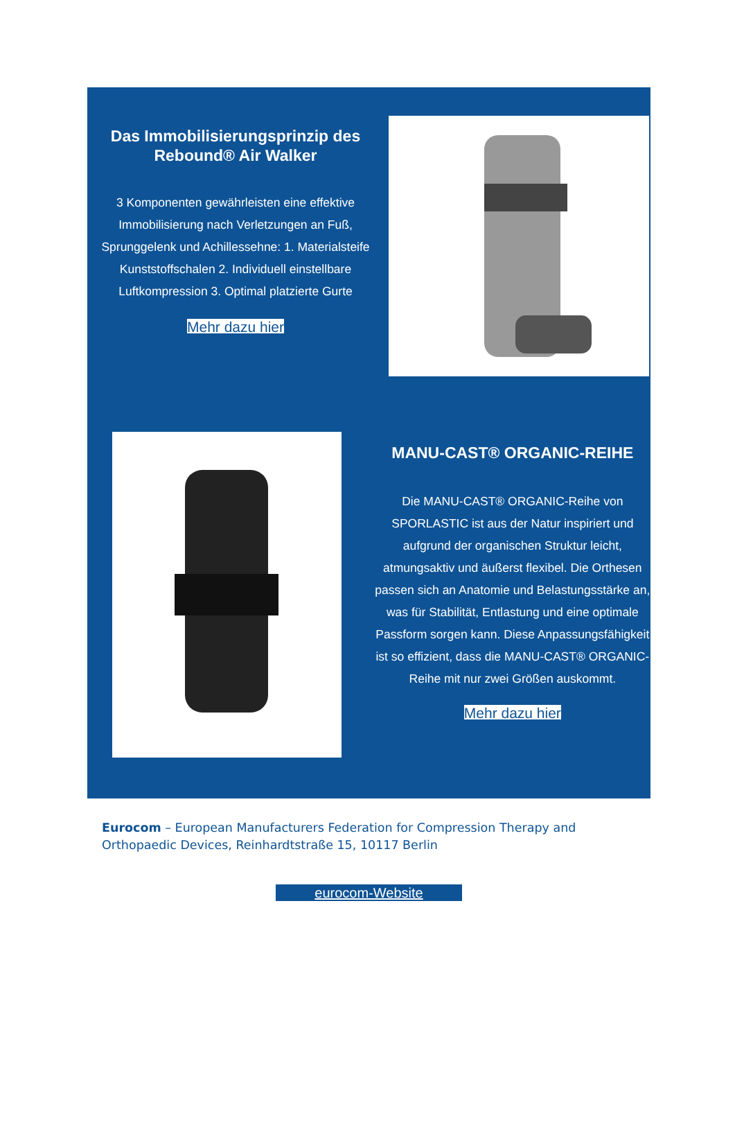Das Immobilisierungsprinzip des Rebound® Air Walker
3 Komponenten gewährleisten eine effektive Immobilisierung nach Verletzungen an Fuß, Sprunggelenk und Achillessehne: 1. Materialsteife Kunststoffschalen 2. Individuell einstellbare Luftkompression 3. Optimal platzierte Gurte
Mehr dazu hier
MANU-CAST® ORGANIC-REIHE
Die MANU-CAST® ORGANIC-Reihe von SPORLASTIC ist aus der Natur inspiriert und aufgrund der organischen Struktur leicht, atmungsaktiv und äußerst flexibel. Die Orthesen passen sich an Anatomie und Belastungsstärke an, was für Stabilität, Entlastung und eine optimale Passform sorgen kann. Diese Anpassungsfähigkeit ist so effizient, dass die MANU-CAST® ORGANIC-Reihe mit nur zwei Größen auskommt.
Mehr dazu hier
Eurocom – European Manufacturers Federation for Compression Therapy and Orthopaedic Devices, Reinhardtstraße 15, 10117 Berlin
eurocom-Website